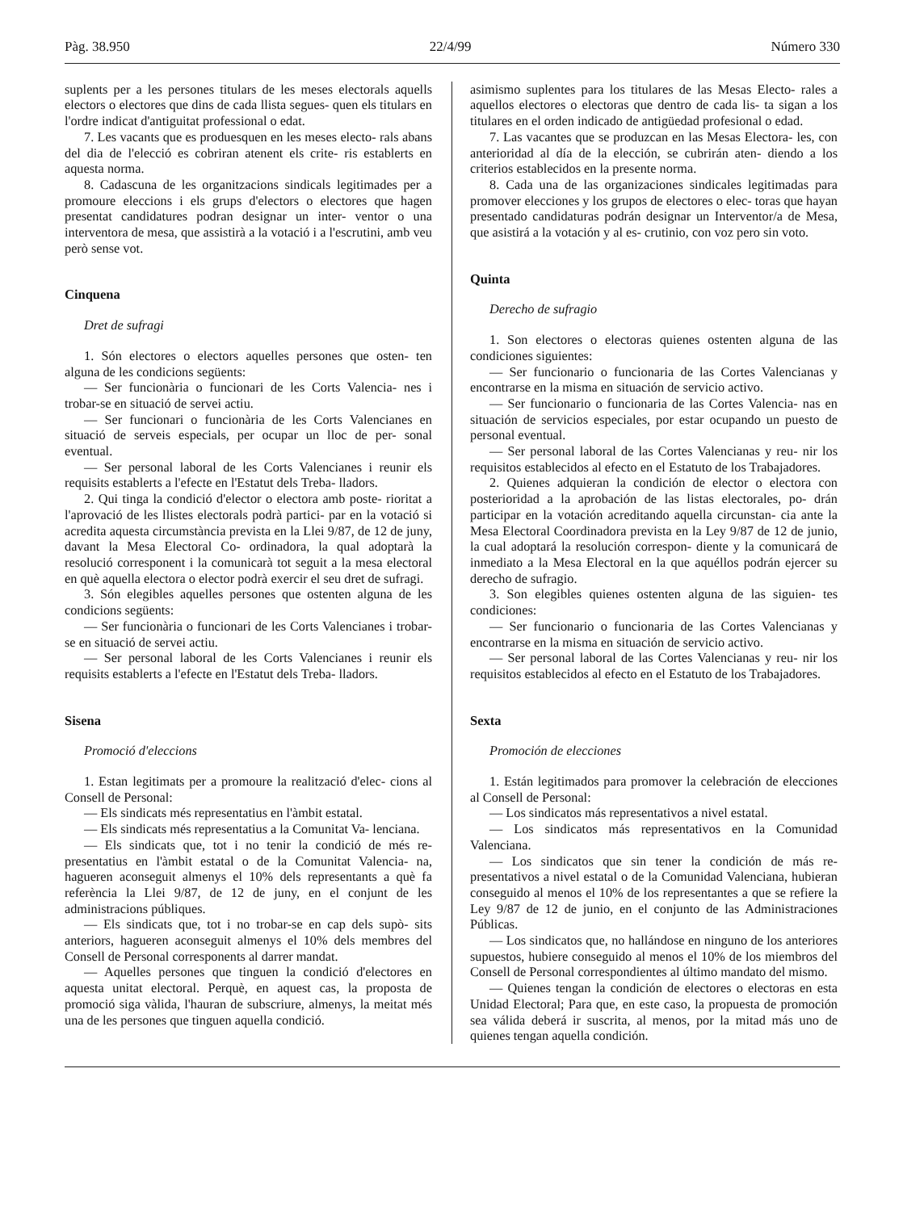Pàg. 38.950 22/4/99 Número 330
suplents per a les persones titulars de les meses electorals aquells electors o electores que dins de cada llista segues- quen els titulars en l'ordre indicat d'antiguitat professional o edat.
7. Les vacants que es produesquen en les meses electo- rals abans del dia de l'elecció es cobriran atenent els crite- ris establerts en aquesta norma.
8. Cadascuna de les organitzacions sindicals legitimades per a promoure eleccions i els grups d'electors o electores que hagen presentat candidatures podran designar un inter- ventor o una interventora de mesa, que assistirà a la votació i a l'escrutini, amb veu però sense vot.
Cinquena
Dret de sufragi
1. Són electores o electors aquelles persones que osten- ten alguna de les condicions següents:
— Ser funcionària o funcionari de les Corts Valencia- nes i trobar-se en situació de servei actiu.
— Ser funcionari o funcionària de les Corts Valencianes en situació de serveis especials, per ocupar un lloc de per- sonal eventual.
— Ser personal laboral de les Corts Valencianes i reunir els requisits establerts a l'efecte en l'Estatut dels Treba- lladors.
2. Qui tinga la condició d'elector o electora amb poste- rioritat a l'aprovació de les llistes electorals podrà partici- par en la votació si acredita aquesta circumstància prevista en la Llei 9/87, de 12 de juny, davant la Mesa Electoral Co- ordinadora, la qual adoptarà la resolució corresponent i la comunicarà tot seguit a la mesa electoral en què aquella electora o elector podrà exercir el seu dret de sufragi.
3. Són elegibles aquelles persones que ostenten alguna de les condicions següents:
— Ser funcionària o funcionari de les Corts Valencianes i trobar-se en situació de servei actiu.
— Ser personal laboral de les Corts Valencianes i reunir els requisits establerts a l'efecte en l'Estatut dels Treba- lladors.
Sisena
Promoció d'eleccions
1. Estan legitimats per a promoure la realització d'elec- cions al Consell de Personal:
— Els sindicats més representatius en l'àmbit estatal.
— Els sindicats més representatius a la Comunitat Va- lenciana.
— Els sindicats que, tot i no tenir la condició de més re- presentatius en l'àmbit estatal o de la Comunitat Valencia- na, hagueren aconseguit almenys el 10% dels representants a què fa referència la Llei 9/87, de 12 de juny, en el conjunt de les administracions públiques.
— Els sindicats que, tot i no trobar-se en cap dels supò- sits anteriors, hagueren aconseguit almenys el 10% dels membres del Consell de Personal corresponents al darrer mandat.
— Aquelles persones que tinguen la condició d'electores en aquesta unitat electoral. Perquè, en aquest cas, la proposta de promoció siga vàlida, l'hauran de subscriure, almenys, la meitat més una de les persones que tinguen aquella condició.
asimismo suplentes para los titulares de las Mesas Electo- rales a aquellos electores o electoras que dentro de cada lis- ta sigan a los titulares en el orden indicado de antigüedad profesional o edad.
7. Las vacantes que se produzcan en las Mesas Electora- les, con anterioridad al día de la elección, se cubrirán aten- diendo a los criterios establecidos en la presente norma.
8. Cada una de las organizaciones sindicales legitimadas para promover elecciones y los grupos de electores o elec- toras que hayan presentado candidaturas podrán designar un Interventor/a de Mesa, que asistirá a la votación y al es- crutinio, con voz pero sin voto.
Quinta
Derecho de sufragio
1. Son electores o electoras quienes ostenten alguna de las condiciones siguientes:
— Ser funcionario o funcionaria de las Cortes Valencianas y encontrarse en la misma en situación de servicio activo.
— Ser funcionario o funcionaria de las Cortes Valencia- nas en situación de servicios especiales, por estar ocupando un puesto de personal eventual.
— Ser personal laboral de las Cortes Valencianas y reu- nir los requisitos establecidos al efecto en el Estatuto de los Trabajadores.
2. Quienes adquieran la condición de elector o electora con posterioridad a la aprobación de las listas electorales, po- drán participar en la votación acreditando aquella circunstan- cia ante la Mesa Electoral Coordinadora prevista en la Ley 9/87 de 12 de junio, la cual adoptará la resolución correspon- diente y la comunicará de inmediato a la Mesa Electoral en la que aquéllos podrán ejercer su derecho de sufragio.
3. Son elegibles quienes ostenten alguna de las siguien- tes condiciones:
— Ser funcionario o funcionaria de las Cortes Valencianas y encontrarse en la misma en situación de servicio activo.
— Ser personal laboral de las Cortes Valencianas y reu- nir los requisitos establecidos al efecto en el Estatuto de los Trabajadores.
Sexta
Promoción de elecciones
1. Están legitimados para promover la celebración de elecciones al Consell de Personal:
— Los sindicatos más representativos a nivel estatal.
— Los sindicatos más representativos en la Comunidad Valenciana.
— Los sindicatos que sin tener la condición de más re- presentativos a nivel estatal o de la Comunidad Valenciana, hubieran conseguido al menos el 10% de los representantes a que se refiere la Ley 9/87 de 12 de junio, en el conjunto de las Administraciones Públicas.
— Los sindicatos que, no hallándose en ninguno de los anteriores supuestos, hubiere conseguido al menos el 10% de los miembros del Consell de Personal correspondientes al último mandato del mismo.
— Quienes tengan la condición de electores o electoras en esta Unidad Electoral; Para que, en este caso, la propuesta de promoción sea válida deberá ir suscrita, al menos, por la mitad más uno de quienes tengan aquella condición.